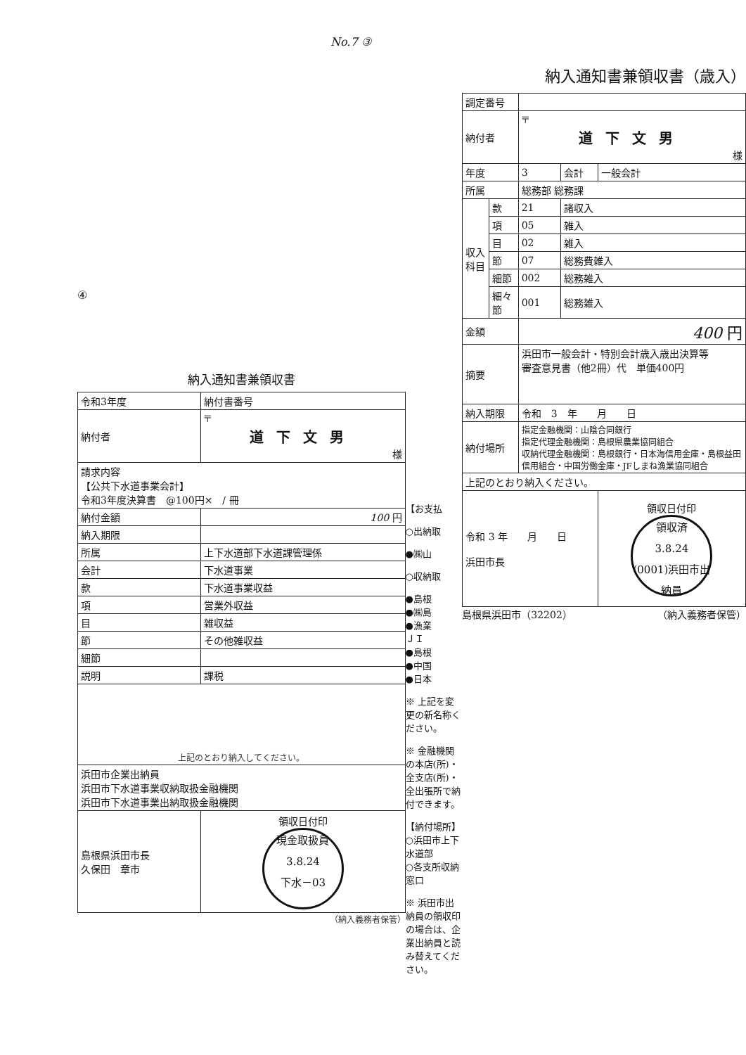No.7 ③
④
納入通知書兼領収書
| 令和3年度 | 納付書番号 | |
| 納付者 | 〒 道下文男 様 | |
| 請求内容 【公共下水道事業会計】 令和3年度決算書 @100円× / 冊 | | |
| 納付金額 | 100 円 | |
| 納入期限 | | |
| 所属 | 上下水道部下水道課管理係 | |
| 会計 | 下水道事業 | |
| 款 | 下水道事業収益 | |
| 項 | 営業外収益 | |
| 目 | 雑収益 | |
| 節 | その他雑収益 | |
| 細節 | | |
| 説明 | 課税 | |
| 上記のとおり納入してください。 | | |
| 浜田市企業出納員 浜田市下水道事業収納取扱金融機関 浜田市下水道事業出納取扱金融機関 | | |
| 島根県浜田市長 久保田 章市 | | 領収日付印 現金取扱員 3.8.24 下水－03 |
（納入義務者保管）
【お支払
○出納取
●㈱山
○収納取
●島根
●㈱島
●漁業
ＪＩ
●島根
●中国
●日本
※ 上記を変更の新名称ください。
※ 金融機関の本店(所)・全支店(所)・全出張所で納付できます。
【納付場所】
○浜田市上下水道部
○各支所収納窓口
※ 浜田市出納員の領収印の場合は、企業出納員と読み替えてください。
納入通知書兼領収書（歳入）
| 調定番号 | | | | |
| 納付者 | | 〒 道下文男 様 | | |
| 年度 | | 3 | 会計 | 一般会計 |
| 所属 | | 総務部 総務課 | | |
| 収入科目 | 款 | 21 | 諸収入 | |
| | 項 | 05 | 雑入 | |
| | 目 | 02 | 雑入 | |
| | 節 | 07 | 総務費雑入 | |
| | 細節 | 002 | 総務雑入 | |
| | 細々節 | 001 | 総務雑入 | |
| 金額 | | 400 円 | | |
| 摘要 | | 浜田市一般会計・特別会計歳入歳出決算等 審査意見書（他2冊）代 単価400円 | | |
| 納入期限 | | 令和 3 年 月 日 | | |
| 納付場所 | | 指定金融機関：山陰合同銀行 指定代理金融機関：島根県農業協同組合 収納代理金融機関：島根銀行・日本海信用金庫・島根益田信用組合・中国労働金庫・JFしまね漁業協同組合 | | |
| 上記のとおり納入ください。 | | | | |
| 令和 3 年 月 日 浜田市長 | | | | 領収日付印 領収済 3.8.24 (0001)浜田市出納員 |
島根県浜田市（32202） （納入義務者保管）